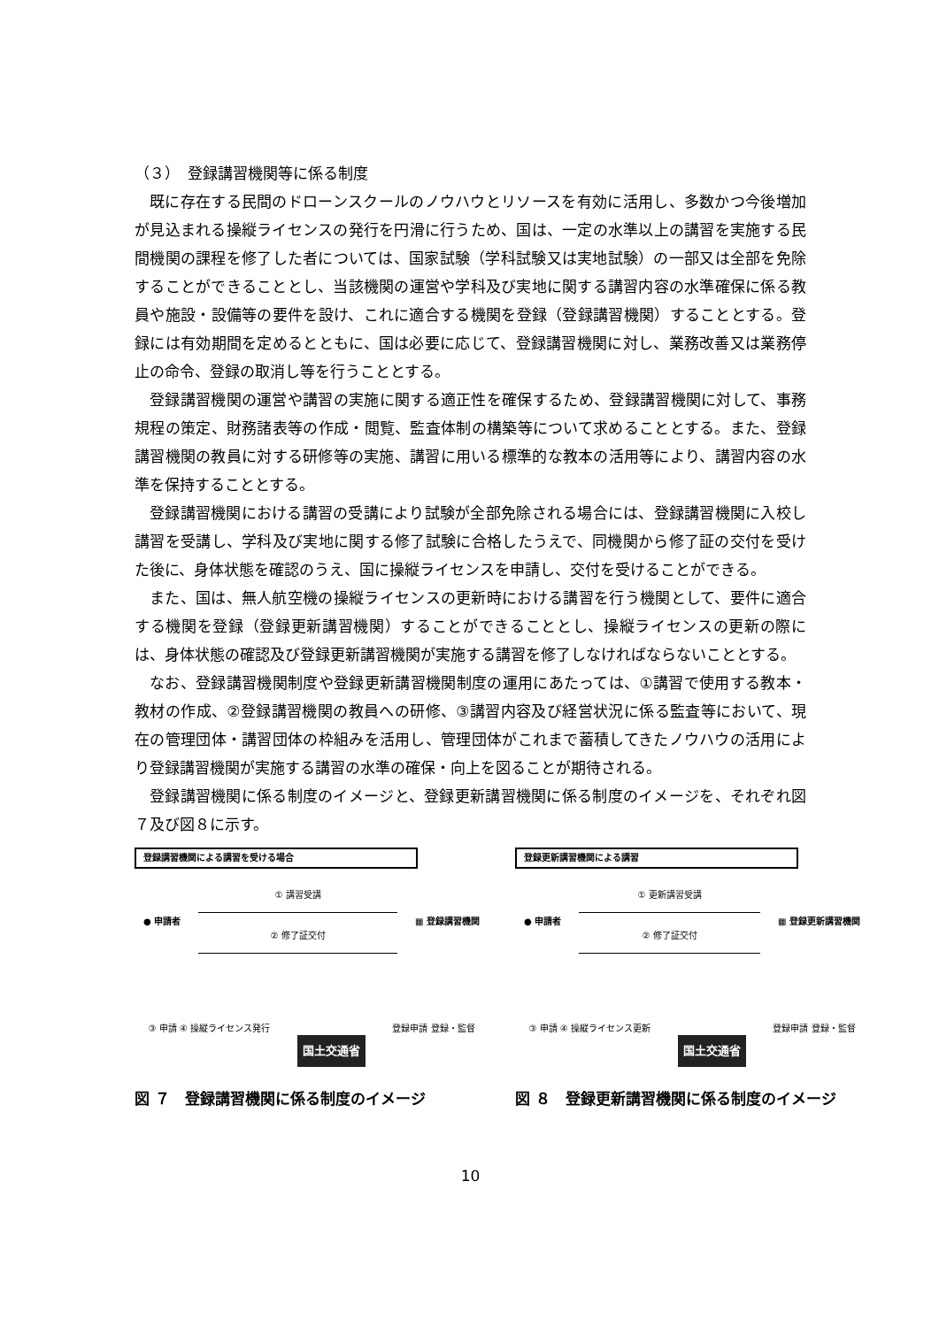（３）　登録講習機関等に係る制度
既に存在する民間のドローンスクールのノウハウとリソースを有効に活用し、多数かつ今後増加が見込まれる操縦ライセンスの発行を円滑に行うため、国は、一定の水準以上の講習を実施する民間機関の課程を修了した者については、国家試験（学科試験又は実地試験）の一部又は全部を免除することができることとし、当該機関の運営や学科及び実地に関する講習内容の水準確保に係る教員や施設・設備等の要件を設け、これに適合する機関を登録（登録講習機関）することとする。登録には有効期間を定めるとともに、国は必要に応じて、登録講習機関に対し、業務改善又は業務停止の命令、登録の取消し等を行うこととする。
登録講習機関の運営や講習の実施に関する適正性を確保するため、登録講習機関に対して、事務規程の策定、財務諸表等の作成・閲覧、監査体制の構築等について求めることとする。また、登録講習機関の教員に対する研修等の実施、講習に用いる標準的な教本の活用等により、講習内容の水準を保持することとする。
登録講習機関における講習の受講により試験が全部免除される場合には、登録講習機関に入校し講習を受講し、学科及び実地に関する修了試験に合格したうえで、同機関から修了証の交付を受けた後に、身体状態を確認のうえ、国に操縦ライセンスを申請し、交付を受けることができる。
また、国は、無人航空機の操縦ライセンスの更新時における講習を行う機関として、要件に適合する機関を登録（登録更新講習機関）することができることとし、操縦ライセンスの更新の際には、身体状態の確認及び登録更新講習機関が実施する講習を修了しなければならないこととする。
なお、登録講習機関制度や登録更新講習機関制度の運用にあたっては、①講習で使用する教本・教材の作成、②登録講習機関の教員への研修、③講習内容及び経営状況に係る監査等において、現在の管理団体・講習団体の枠組みを活用し、管理団体がこれまで蓄積してきたノウハウの活用により登録講習機関が実施する講習の水準の確保・向上を図ることが期待される。
登録講習機関に係る制度のイメージと、登録更新講習機関に係る制度のイメージを、それぞれ図７及び図８に示す。
登録講習機関による講習を受ける場合
● 申請者
① 講習受講
② 修了証交付
▦ 登録講習機関
③ 申請 ④ 操縦ライセンス発行 国土交通省 登録申請 登録・監督
図 ７　登録講習機関に係る制度のイメージ
登録更新講習機関による講習
● 申請者
① 更新講習受講
② 修了証交付
▦ 登録更新講習機関
③ 申請 ④ 操縦ライセンス更新 国土交通省 登録申請 登録・監督
図 ８　登録更新講習機関に係る制度のイメージ
10